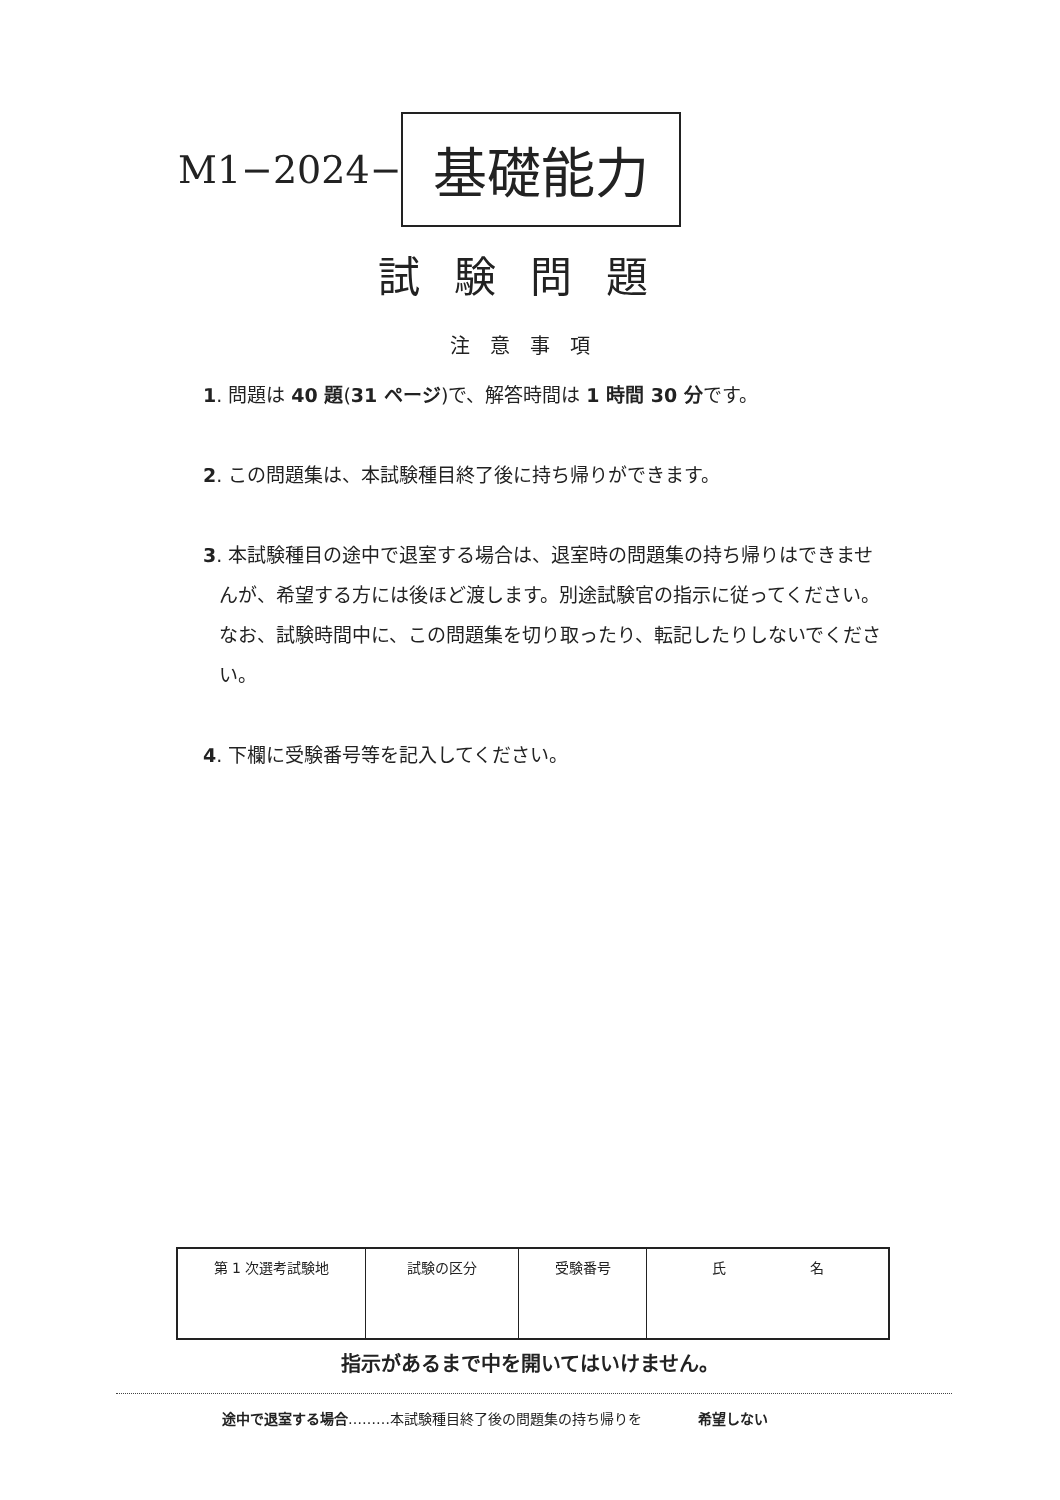M1−2024− 基礎能力
試験問題
注意事項
1. 問題は 40 題(31 ページ)で、解答時間は 1 時間 30 分です。
2. この問題集は、本試験種目終了後に持ち帰りができます。
3. 本試験種目の途中で退室する場合は、退室時の問題集の持ち帰りはできませんが、希望する方には後ほど渡します。別途試験官の指示に従ってください。なお、試験時間中に、この問題集を切り取ったり、転記したりしないでください。
4. 下欄に受験番号等を記入してください。
| 第 1 次選考試験地 | 試験の区分 | 受験番号 | 氏 名 |
指示があるまで中を開いてはいけません。
途中で退室する場合………本試験種目終了後の問題集の持ち帰りを　　　　希望しない